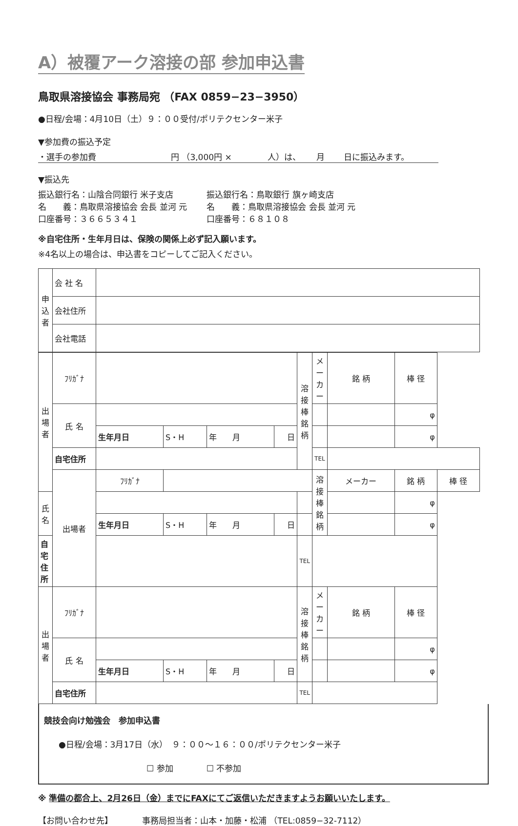A）被覆アーク溶接の部 参加申込書
鳥取県溶接協会 事務局宛 （FAX 0859−23−3950）
●日程/会場：4月10日（土）９：００受付/ポリテクセンター米子
▼参加費の振込予定
・選手の参加費　　　　　　　　　円 （3,000円 ×　　　　 人）は、　　 月　　 日に振込みます。
▼振込先
振込銀行名：山陰合同銀行 米子支店
名　　義：鳥取県溶接協会 会長 並河 元
口座番号：３６６５３４１
振込銀行名：鳥取銀行 旗ヶ崎支店
名　　義：鳥取県溶接協会 会長 並河 元
口座番号：６８１０８
※自宅住所・生年月日は、保険の関係上必ず記入願います。
※4名以上の場合は、申込書をコピーしてご記入ください。
| 申込者 | 会 社 名 | |
| | 会社住所 | |
| | 会社電話 | |
| 出場者 | ﾌﾘｶﾞﾅ | | | | | 溶接棒銘柄 | メーカー | 銘 柄 | 棒 径 | |
| | 氏 名 | | | | | | | | φ | |
| | | 生年月日 | S・H | 年 月 | 日 | | | | φ | |
| | 自宅住所 | | | | | | TEL | | | |
| | 出場者 | ﾌﾘｶﾞﾅ | | | | | 溶接棒銘柄 | メーカー | 銘 柄 | 棒 径 |
| 氏 名 | | | | | | | | | φ | |
| | | 生年月日 | S・H | 年 月 | 日 | | | | φ | |
| 自宅住所 | | | | | | TEL | | | | |
| 出場者 | ﾌﾘｶﾞﾅ | | | | | 溶接棒銘柄 | メーカー | 銘 柄 | 棒 径 | |
| | 氏 名 | | | | | | | | φ | |
| | | 生年月日 | S・H | 年 月 | 日 | | | | φ | |
| | 自宅住所 | | | | | TEL | | | | |
競技会向け勉強会　参加申込書
●日程/会場：3月17日（水）　９：００～１６：００/ポリテクセンター米子
☐ 参加　　　　☐ 不参加
※ 準備の都合上、2月26日（金）までにFAXにてご返信いただきますようお願いいたします。
【お問い合わせ先】　　　　事務局担当者：山本・加藤・松浦 （TEL:0859−32-7112）